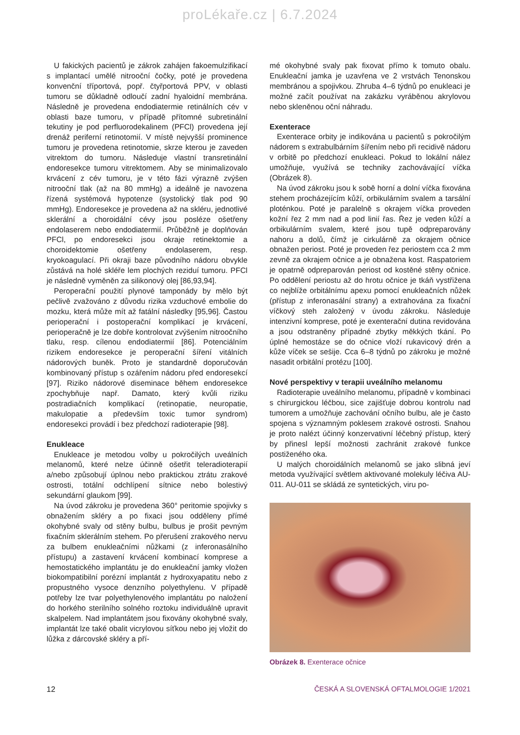proLékaře.cz | 6.7.2024
U fakických pacientů je zákrok zahájen fakoemulzifikací s implantací umělé nitrooční čočky, poté je provedena konvenční tříportová, popř. čtyřportová PPV, v oblasti tumoru se důkladně odloučí zadní hyaloidní membrána. Následně je provedena endodiatermie retinálních cév v oblasti baze tumoru, v případě přítomné subretinální tekutiny je pod perfluorodekalinem (PFCl) provedena její drenáž periferní retinotomií. V místě nejvyšší prominence tumoru je provedena retinotomie, skrze kterou je zaveden vitrektom do tumoru. Následuje vlastní transretinální endoresekce tumoru vitrektomem. Aby se minimalizovalo krvácení z cév tumoru, je v této fázi výrazně zvýšen nitrooční tlak (až na 80 mmHg) a ideálně je navozena řízená systémová hypotenze (systolický tlak pod 90 mmHg). Endoresekce je provedena až na skléru, jednotlivé sklerální a choroidální cévy jsou posléze ošetřeny endolaserem nebo endodiatermií. Průběžně je doplňován PFCl, po endoresekci jsou okraje retinektomie a choroidektomie ošetřeny endolaserem, resp. kryokoagulací. Při okraji baze původního nádoru obvykle zůstává na holé skléře lem plochých reziduí tumoru. PFCl je následně vyměněn za silikonový olej [86,93,94].
Peroperační použití plynové tamponády by mělo být pečlivě zvažováno z důvodu rizika vzduchové embolie do mozku, která může mít až fatální následky [95,96]. Častou perioperační i postoperační komplikací je krvácení, perioperačně je lze dobře kontrolovat zvýšením nitroočního tlaku, resp. cílenou endodiatermií [86]. Potenciálním rizikem endoresekce je peroperační šíření vitálních nádorových buněk. Proto je standardně doporučován kombinovaný přístup s ozářením nádoru před endoresekcí [97]. Riziko nádorové diseminace během endoresekce zpochybňuje např. Damato, který kvůli riziku postradiačních komplikací (retinopatie, neuropatie, makulopatie a především toxic tumor syndrom) endoresekci provádí i bez předchozí radioterapie [98].
Enukleace
Enukleace je metodou volby u pokročilých uveálních melanomů, které nelze účinně ošetřit teleradioterapií a/nebo způsobují úplnou nebo praktickou ztrátu zrakové ostrosti, totální odchlípení sítnice nebo bolestivý sekundární glaukom [99].
Na úvod zákroku je provedena 360° peritomie spojivky s obnažením skléry a po fixaci jsou odděleny přímé okohybné svaly od stěny bulbu, bulbus je prošit pevným fixačním sklerálním stehem. Po přerušení zrakového nervu za bulbem enukleačními nůžkami (z inferonasálního přístupu) a zastavení krvácení kombinací komprese a hemostatického implantátu je do enukleační jamky vložen biokompatibilní porézní implantát z hydroxyapatitu nebo z propustného vysoce denzního polyethylenu. V případě potřeby lze tvar polyethylenového implantátu po naložení do horkého sterilního solného roztoku individuálně upravit skalpelem. Nad implantátem jsou fixovány okohybné svaly, implantát lze také obalit vicrylovou síťkou nebo jej vložit do lůžka z dárcovské skléry a pří-
mé okohybné svaly pak fixovat přímo k tomuto obalu. Enukleační jamka je uzavřena ve 2 vrstvách Tenonskou membránou a spojivkou. Zhruba 4–6 týdnů po enukleaci je možné začít používat na zakázku vyráběnou akrylovou nebo skleněnou oční náhradu.
Exenterace
Exenterace orbity je indikována u pacientů s pokročilým nádorem s extrabulbárním šířením nebo při recidivě nádoru v orbitě po předchozí enukleaci. Pokud to lokální nález umožňuje, využívá se techniky zachovávající víčka (Obrázek 8).
Na úvod zákroku jsou k sobě horní a dolní víčka fixována stehem procházejícím kůží, orbikulárním svalem a tarsální ploténkou. Poté je paralelně s okrajem víčka proveden kožní řez 2 mm nad a pod linií řas. Řez je veden kůží a orbikulárním svalem, které jsou tupě odpreparovány nahoru a dolů, čímž je cirkulárně za okrajem očnice obnažen periost. Poté je proveden řez periostem cca 2 mm zevně za okrajem očnice a je obnažena kost. Raspatoriem je opatrně odpreparován periost od kostěné stěny očnice. Po oddělení periostu až do hrotu očnice je tkáň vystřižena co nejblíže orbitálnímu apexu pomocí enukleačních nůžek (přístup z inferonasální strany) a extrahována za fixační víčkový steh založený v úvodu zákroku. Následuje intenzivní komprese, poté je exenterační dutina revidována a jsou odstraněny případné zbytky měkkých tkání. Po úplné hemostáze se do očnice vloží rukavicový drén a kůže víček se sešije. Cca 6–8 týdnů po zákroku je možné nasadit orbitální protézu [100].
Nové perspektivy v terapii uveálního melanomu
Radioterapie uveálního melanomu, případně v kombinaci s chirurgickou léčbou, sice zajišťuje dobrou kontrolu nad tumorem a umožňuje zachování očního bulbu, ale je často spojena s významným poklesem zrakové ostrosti. Snahou je proto nalézt účinný konzervativní léčebný přístup, který by přinesl lepší možnosti zachránit zrakové funkce postiženého oka.
U malých choroidálních melanomů se jako slibná jeví metoda využívající světlem aktivované molekuly léčiva AU-011. AU-011 se skládá ze syntetických, viru po-
Obrázek 8. Exenterace očnice
12 ČESKÁ A SLOVENSKÁ OFTALMOLOGIE 1/2021